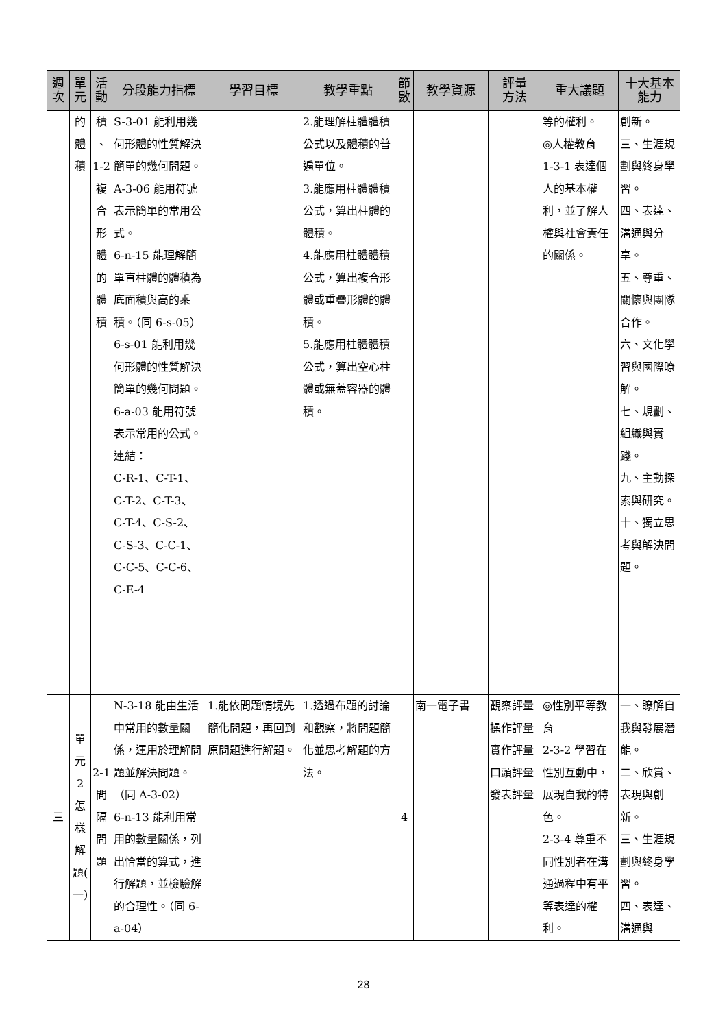| 週 次 | 單 元 | 活 動 | 分段能力指標 | 學習目標 | 教學重點 | 節 數 | 教學資源 | 評量 方法 | 重大議題 | 十大基本 能力 |
| --- | --- | --- | --- | --- | --- | --- | --- | --- | --- | --- |
| | 的 體 積 | 積 、 1-2 複 合 形 體 的 體 積 | S-3-01 能利用幾何形體的性質解決簡單的幾何問題。 A-3-06 能用符號表示簡單的常用公式。 6-n-15 能理解簡單直柱體的體積為底面積與高的乘積。（同 6-s-05） 6-s-01 能利用幾何形體的性質解決簡單的幾何問題。 6-a-03 能用符號表示常用的公式。 連結： C-R-1、C-T-1、C-T-2、C-T-3、C-T-4、C-S-2、C-S-3、C-C-1、C-C-5、C-C-6、C-E-4 | | 2.能理解柱體體積公式以及體積的普遍單位。 3.能應用柱體體積公式，算出柱體的體積。 4.能應用柱體體積公式，算出複合形體或重疊形體的體積。 5.能應用柱體體積公式，算出空心柱體或無蓋容器的體積。 | | | | 等的權利。 ◎人權教育 1-3-1 表達個人的基本權利，並了解人權與社會責任的關係。 | 創新。 三、生涯規劃與終身學習。 四、表達、溝通與分享。 五、尊重、關懷與團隊合作。 六、文化學習與國際瞭解。 七、規劃、組織與實踐。 九、主動探索與研究。 十、獨立思考與解決問題。 |
| 三 | 單 元 2 怎 樣 解 題( 一) | 2-1 間 隔 問 題 | N-3-18 能由生活中常用的數量關係，運用於理解問題並解決問題。（同 A-3-02） 6-n-13 能利用常用的數量關係，列出恰當的算式，進行解題，並檢驗解的合理性。（同 6-a-04） | 1.能依問題情境先簡化問題，再回到原問題進行解題。 | 1.透過布題的討論和觀察，將問題簡化並思考解題的方法。 | 4 | 南一電子書 | 觀察評量 操作評量 實作評量 口頭評量 發表評量 | ◎性別平等教育 2-3-2 學習在性別互動中，展現自我的特色。 2-3-4 尊重不同性別者在溝通過程中有平等表達的權利。 | 一、瞭解自我與發展潛能。 二、欣賞、表現與創新。 三、生涯規劃與終身學習。 四、表達、溝通與 |
28